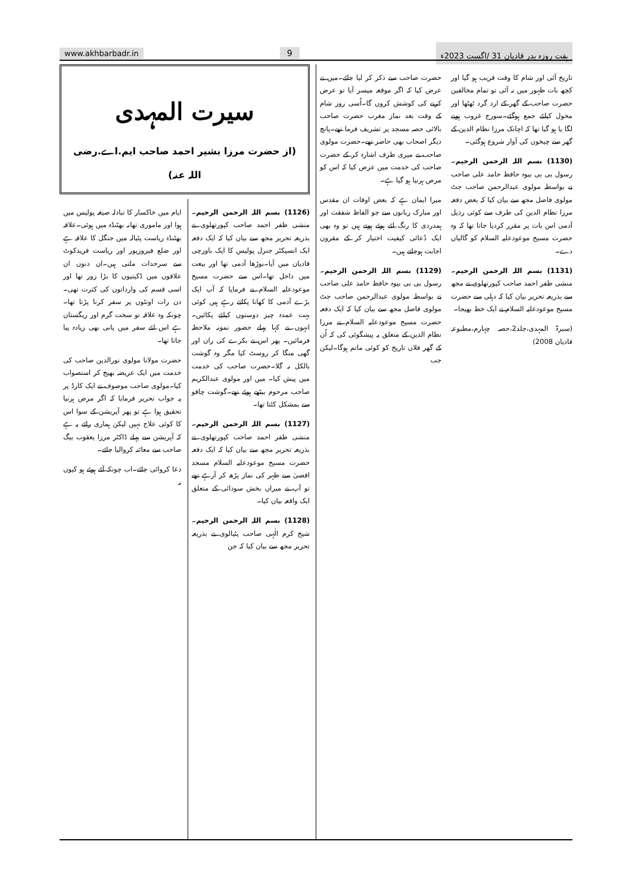www.akhbarbadr.in 9 ہفت روزہ بدر قادیان 31 /اگست 2023ء
سیرت المہدی
(از حضرت مرزا بشیر احمد صاحب ایم.اے.رضی اللہ عنہ)
(1126) بسم اللہ الرحمن الرحیم۔منشی ظفر احمد صاحب کپورتھلوی نے بذریعہ تحریر مجھ سے بیان کیا کہ ایک دفعہ ایک انسپکٹر جنرل پولیس کا ایک باورچی قادیان میں آیا۔بوڑھا آدمی تھا اور بیعت میں داخل تھا۔اس سے حضرت مسیح موعودعلیہ السلام نے فرمایا کہ آپ ایک بڑے آدمی کا کھانا پکاتے رہے ہیں کوئی بہت عمدہ چیز دوستوں کیلئے پکائیں۔ انہوں نے کہا پہلے حضور نمونہ ملاحظہ فرمائیں۔ پھر اس نے بکرے کی ران اور گھی منگا کر روسٹ کیا مگر وہ گوشت بالکل نہ گلا۔حضرت صاحب کی خدمت میں پیش کیا۔ میں اور مولوی عبدالکریم صاحب مرحوم بیٹھے ہوئے تھے۔گوشت چاقو سے بمشکل کٹتا تھا۔
(1127) بسم اللہ الرحمن الرحیم۔منشی ظفر احمد صاحب کپورتھلوی نے بذریعہ تحریر مجھ سے بیان کیا کہ ایک دفعہ حضرت مسیح موعودعلیہ السلام مسجد اقصیٰ سے ظہر کی نماز پڑھ کر آرہے تھے تو آپ نے میراں بخش سودائی کے متعلق ایک واقعہ بیان کیا۔
(1128) بسم اللہ الرحمن الرحیم۔شیخ کرم الٰہی صاحب پٹیالوی نے بذریعہ تحریر مجھ سے بیان کیا کہ جن
ایام میں خاکسار کا تبادلہ صیغہ پولیس میں ہوا اور ماموری تھانہ بھٹنڈہ میں ہوئی۔علاقہ بھٹنڈہ ریاست پٹیالہ میں جنگل کا علاقہ ہے اور ضلع فیروزپور اور ریاست فریدکوٹ سے سرحدات ملتی ہیں۔ان دنوں ان علاقوں میں ڈکیتیوں کا بڑا زور تھا اور اسی قسم کی وارداتوں کی کثرت تھی۔دن رات اونٹوں پر سفر کرنا پڑتا تھا۔چونکہ وہ علاقہ تو سخت گرم اور ریگستان ہے اس لئے سفر میں پانی بھی زیادہ پیا جاتا تھا۔
حضرت مولانا مولوی نورالدین صاحب کی خدمت میں ایک عریضہ بھیج کر استصواب کیا۔مولوی صاحب موصوف نے ایک کارڈ پر یہ جواب تحریر فرمایا کہ اگر مرض ہرنیا تحقیق ہوا ہے تو پھر آپریشن کے سوا اس کا کوئی علاج نہیں لیکن ہماری رائے یہ ہے کہ آپریشن سے پہلے ڈاکٹر مرزا یعقوب بیگ صاحب سے معائنہ کروالیا جائے۔
دعا کروائی جائے۔اب چونکہ آئے ہوئے ہو کیوں نہ
حضرت صاحب سے ذکر کر لیا جائے۔میں نے عرض کیا کہ اگر موقعہ میسر آیا تو عرض کرنے کی کوشش کروں گا۔اُسی روز شام کے وقت بعد نماز مغرب حضرت صاحب بالائی حصہ مسجد پر تشریف فرما تھے۔پانچ دیگر اصحاب بھی حاضر تھے۔حضرت مولوی صاحب نے میری طرف اشارہ کر کے حضرت صاحب کی خدمت میں عرض کیا کہ اس کو مرض ہرنیا ہو گیا ہے۔
میرا ایمان ہے کہ بعض اوقات ان مقدس اور مبارک زبانوں سے جو الفاظ شفقت اور ہمدردی کا رنگ لئے ہوئے ہوتے ہیں تو وہ بھی ایک دُعائی کیفیت اختیار کر کے مقرون اجابت ہوجاتے ہیں۔
(1129) بسم اللہ الرحمن الرحیم۔رسول بی بی بیوہ حافظ حامد علی صاحب نے بواسطہ مولوی عبدالرحمن صاحب جٹ مولوی فاضل مجھ سے بیان کیا کہ ایک دفعہ حضرت مسیح موعودعلیہ السلام نے مرزا نظام الدین کے متعلق یہ پیشگوئی کی کہ اُن کے گھر فلاں تاریخ کو کوئی ماتم ہوگا۔لیکن جب
تاریخ آئی اور شام کا وقت قریب ہو گیا اور کچھ بات ظہور میں نہ آئی تو تمام مخالفین حضرت صاحب کے گھر کے ارد گرد ٹھٹھا اور مخول کیلئے جمع ہوگئے۔سورج غروب ہونے لگا یا ہو گیا تھا کہ اچانک مرزا نظام الدین کے گھر سے چیخوں کی آواز شروع ہوگئی۔
(1130) بسم اللہ الرحمن الرحیم۔رسول بی بی بیوہ حافظ حامد علی صاحب نے بواسطہ مولوی عبدالرحمن صاحب جٹ مولوی فاضل مجھ سے بیان کیا کہ بعض دفعہ مرزا نظام الدین کی طرف سے کوئی رذیل آدمی اس بات پر مقرر کردیا جاتا تھا کہ وہ حضرت مسیح موعودعلیہ السلام کو گالیاں دے۔
(1131) بسم اللہ الرحمن الرحیم۔منشی ظفر احمد صاحب کپورتھلوی نے مجھ سے بذریعہ تحریر بیان کیا کہ دہلی سے حضرت مسیح موعودعلیہ السلام نے ایک خط بھیجا۔
(سیرۃ المہدی،جلد2،حصہ چہارم،مطبوعہ قادیان 2008)